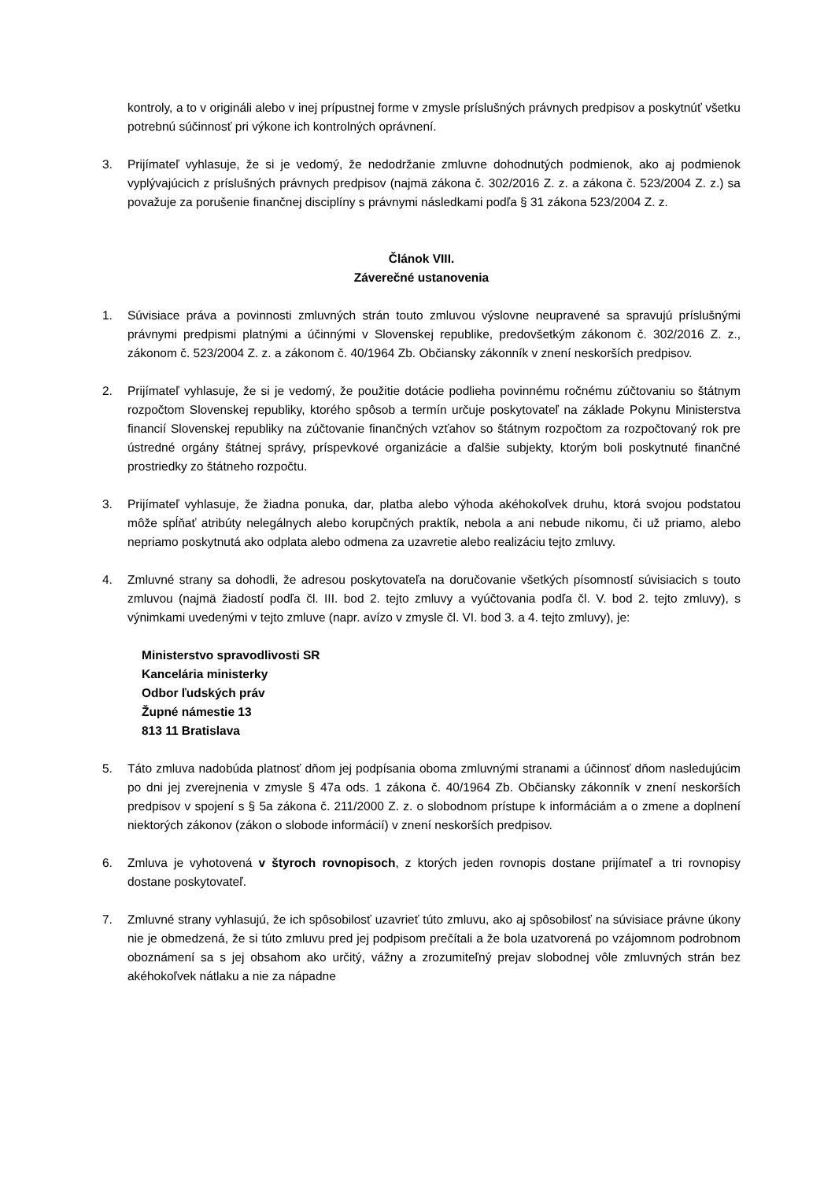kontroly, a to v origináli alebo v inej prípustnej forme v zmysle príslušných právnych predpisov a poskytnúť všetku potrebnú súčinnosť pri výkone ich kontrolných oprávnení.
3. Prijímateľ vyhlasuje, že si je vedomý, že nedodržanie zmluvne dohodnutých podmienok, ako aj podmienok vyplývajúcich z príslušných právnych predpisov (najmä zákona č. 302/2016 Z. z. a zákona č. 523/2004 Z. z.) sa považuje za porušenie finančnej disciplíny s právnymi následkami podľa § 31 zákona 523/2004 Z. z.
Článok VIII.
Záverečné ustanovenia
1. Súvisiace práva a povinnosti zmluvných strán touto zmluvou výslovne neupravené sa spravujú príslušnými právnymi predpismi platnými a účinnými v Slovenskej republike, predovšetkým zákonom č. 302/2016 Z. z., zákonom č. 523/2004 Z. z. a zákonom č. 40/1964 Zb. Občiansky zákonník v znení neskorších predpisov.
2. Prijímateľ vyhlasuje, že si je vedomý, že použitie dotácie podlieha povinnému ročnému zúčtovaniu so štátnym rozpočtom Slovenskej republiky, ktorého spôsob a termín určuje poskytovateľ na základe Pokynu Ministerstva financií Slovenskej republiky na zúčtovanie finančných vzťahov so štátnym rozpočtom za rozpočtovaný rok pre ústredné orgány štátnej správy, príspevkové organizácie a ďalšie subjekty, ktorým boli poskytnuté finančné prostriedky zo štátneho rozpočtu.
3. Prijímateľ vyhlasuje, že žiadna ponuka, dar, platba alebo výhoda akéhokoľvek druhu, ktorá svojou podstatou môže spĺňať atribúty nelegálnych alebo korupčných praktík, nebola a ani nebude nikomu, či už priamo, alebo nepriamo poskytnutá ako odplata alebo odmena za uzavretie alebo realizáciu tejto zmluvy.
4. Zmluvné strany sa dohodli, že adresou poskytovateľa na doručovanie všetkých písomností súvisiacich s touto zmluvou (najmä žiadostí podľa čl. III. bod 2. tejto zmluvy a vyúčtovania podľa čl. V. bod 2. tejto zmluvy), s výnimkami uvedenými v tejto zmluve (napr. avízo v zmysle čl. VI. bod 3. a 4. tejto zmluvy), je:
Ministerstvo spravodlivosti SR
Kancelária ministerky
Odbor ľudských práv
Župné námestie 13
813 11 Bratislava
5. Táto zmluva nadobúda platnosť dňom jej podpísania oboma zmluvnými stranami a účinnosť dňom nasledujúcim po dni jej zverejnenia v zmysle § 47a ods. 1 zákona č. 40/1964 Zb. Občiansky zákonník v znení neskorších predpisov v spojení s § 5a zákona č. 211/2000 Z. z. o slobodnom prístupe k informáciám a o zmene a doplnení niektorých zákonov (zákon o slobode informácií) v znení neskorších predpisov.
6. Zmluva je vyhotovená v štyroch rovnopisoch, z ktorých jeden rovnopis dostane prijímateľ a tri rovnopisy dostane poskytovateľ.
7. Zmluvné strany vyhlasujú, že ich spôsobilosť uzavrieť túto zmluvu, ako aj spôsobilosť na súvisiace právne úkony nie je obmedzená, že si túto zmluvu pred jej podpisom prečítali a že bola uzatvorená po vzájomnom podrobnom oboznámení sa s jej obsahom ako určitý, vážny a zrozumiteľný prejav slobodnej vôle zmluvných strán bez akéhokoľvek nátlaku a nie za nápadne